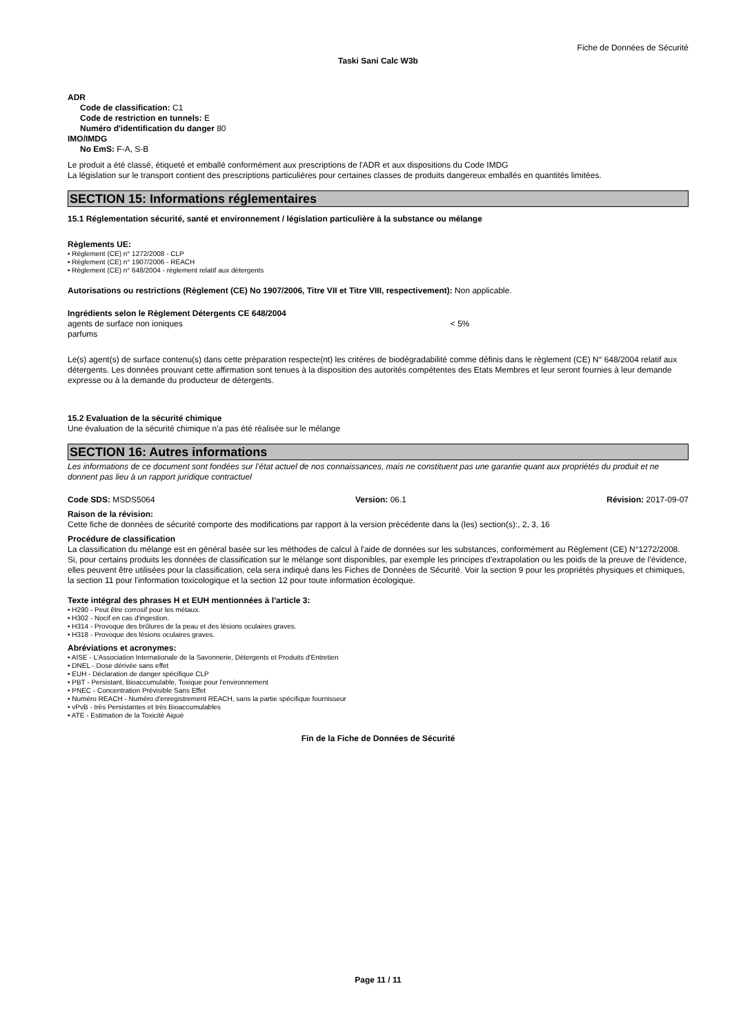Fiche de Données de Sécurité
Taski Sani Calc W3b
ADR
Code de classification: C1
Code de restriction en tunnels: E
Numéro d'identification du danger 80
IMO/IMDG
No EmS: F-A, S-B
Le produit a été classé, étiqueté et emballé conformément aux prescriptions de l'ADR et aux dispositions du Code IMDG
La législation sur le transport contient des prescriptions particulières pour certaines classes de produits dangereux emballés en quantités limitées.
SECTION 15: Informations réglementaires
15.1 Réglementation sécurité, santé et environnement / législation particulière à la substance ou mélange
Règlements UE:
• Règlement (CE) n° 1272/2008 - CLP
• Règlement (CE) n° 1907/2006 - REACH
• Règlement (CE) n° 648/2004 - règlement relatif aux détergents
Autorisations ou restrictions (Règlement (CE) No 1907/2006, Titre VII et Titre VIII, respectivement): Non applicable.
Ingrédients selon le Règlement Détergents CE 648/2004
agents de surface non ioniques < 5%
parfums
Le(s) agent(s) de surface contenu(s) dans cette préparation respecte(nt) les critères de biodégradabilité comme définis dans le règlement (CE) N° 648/2004 relatif aux détergents. Les données prouvant cette affirmation sont tenues à la disposition des autorités compétentes des Etats Membres et leur seront fournies à leur demande expresse ou à la demande du producteur de détergents.
15.2 Evaluation de la sécurité chimique
Une évaluation de la sécurité chimique n'a pas été réalisée sur le mélange
SECTION 16: Autres informations
Les informations de ce document sont fondées sur l’état actuel de nos connaissances, mais ne constituent pas une garantie quant aux propriétés du produit et ne donnent pas lieu à un rapport juridique contractuel
Code SDS: MSDS5064 Version: 06.1 Révision: 2017-09-07
Raison de la révision:
Cette fiche de données de sécurité comporte des modifications par rapport à la version précédente dans la (les) section(s):, 2, 3, 16
Procédure de classification
La classification du mélange est en général basée sur les méthodes de calcul à l'aide de données sur les substances, conformément au Règlement (CE) N°1272/2008. Si, pour certains produits les données de classification sur le mélange sont disponibles, par exemple les principes d'extrapolation ou les poids de la preuve de l'évidence, elles peuvent être utilisées pour la classification, cela sera indiqué dans les Fiches de Données de Sécurité. Voir la section 9 pour les propriétés physiques et chimiques, la section 11 pour l'information toxicologique et la section 12 pour toute information écologique.
Texte intégral des phrases H et EUH mentionnées à l'article 3:
• H290 - Peut être corrosif pour les métaux.
• H302 - Nocif en cas d'ingestion.
• H314 - Provoque des brûlures de la peau et des lésions oculaires graves.
• H318 - Provoque des lésions oculaires graves.
Abréviations et acronymes:
• AISE - L'Association Internationale de la Savonnerie, Détergents et Produits d'Entretien
• DNEL - Dose dérivée sans effet
• EUH - Déclaration de danger spécifique CLP
• PBT - Persistant, Bioaccumulable, Toxique pour l'environnement
• PNEC - Concentration Prévisible Sans Effet
• Numéro REACH - Numéro d'enregistrement REACH, sans la partie spécifique fournisseur
• vPvB - très Persistantes et très Bioaccumulables
• ATE - Estimation de la Toxicité Aiguë
Fin de la Fiche de Données de Sécurité
Page 11 / 11